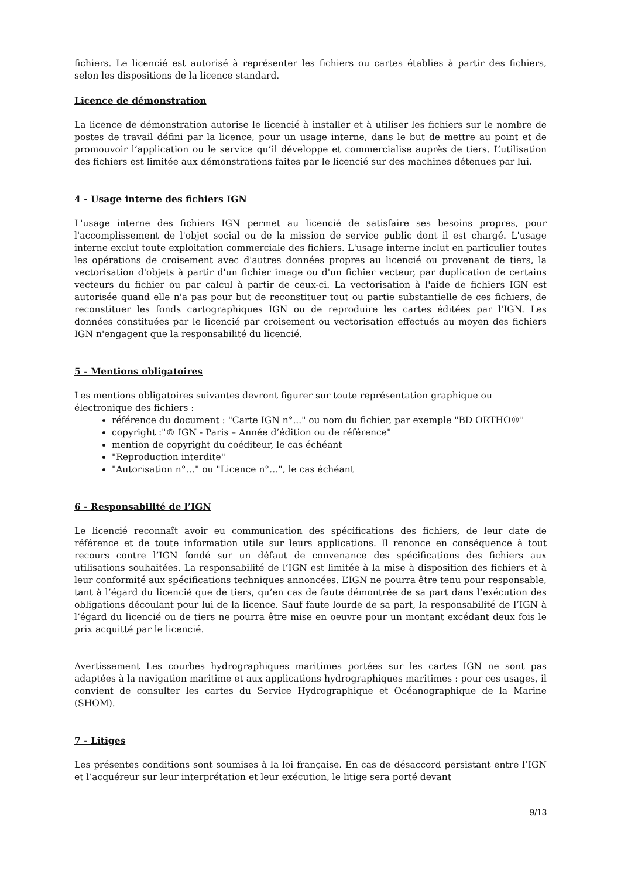fichiers. Le licencié est autorisé à représenter les fichiers ou cartes établies à partir des fichiers, selon les dispositions de la licence standard.
Licence de démonstration
La licence de démonstration autorise le licencié à installer et à utiliser les fichiers sur le nombre de postes de travail défini par la licence, pour un usage interne, dans le but de mettre au point et de promouvoir l’application ou le service qu’il développe et commercialise auprès de tiers. L’utilisation des fichiers est limitée aux démonstrations faites par le licencié sur des machines détenues par lui.
4 - Usage interne des fichiers IGN
L'usage interne des fichiers IGN permet au licencié de satisfaire ses besoins propres, pour l'accomplissement de l'objet social ou de la mission de service public dont il est chargé. L'usage interne exclut toute exploitation commerciale des fichiers. L'usage interne inclut en particulier toutes les opérations de croisement avec d'autres données propres au licencié ou provenant de tiers, la vectorisation d'objets à partir d'un fichier image ou d'un fichier vecteur, par duplication de certains vecteurs du fichier ou par calcul à partir de ceux-ci. La vectorisation à l'aide de fichiers IGN est autorisée quand elle n'a pas pour but de reconstituer tout ou partie substantielle de ces fichiers, de reconstituer les fonds cartographiques IGN ou de reproduire les cartes éditées par l'IGN. Les données constituées par le licencié par croisement ou vectorisation effectués au moyen des fichiers IGN n'engagent que la responsabilité du licencié.
5 - Mentions obligatoires
Les mentions obligatoires suivantes devront figurer sur toute représentation graphique ou électronique des fichiers :
référence du document : "Carte IGN n°..." ou nom du fichier, par exemple "BD ORTHO®"
copyright :"© IGN - Paris – Année d’édition ou de référence"
mention de copyright du coéditeur, le cas échéant
"Reproduction interdite"
"Autorisation n°…" ou "Licence n°…", le cas échéant
6 - Responsabilité de l’IGN
Le licencié reconnaît avoir eu communication des spécifications des fichiers, de leur date de référence et de toute information utile sur leurs applications. Il renonce en conséquence à tout recours contre l’IGN fondé sur un défaut de convenance des spécifications des fichiers aux utilisations souhaitées. La responsabilité de l’IGN est limitée à la mise à disposition des fichiers et à leur conformité aux spécifications techniques annoncées. L’IGN ne pourra être tenu pour responsable, tant à l’égard du licencié que de tiers, qu’en cas de faute démontrée de sa part dans l’exécution des obligations découlant pour lui de la licence. Sauf faute lourde de sa part, la responsabilité de l’IGN à l’égard du licencié ou de tiers ne pourra être mise en oeuvre pour un montant excédant deux fois le prix acquitté par le licencié.
Avertissement Les courbes hydrographiques maritimes portées sur les cartes IGN ne sont pas adaptées à la navigation maritime et aux applications hydrographiques maritimes : pour ces usages, il convient de consulter les cartes du Service Hydrographique et Océanographique de la Marine (SHOM).
7 - Litiges
Les présentes conditions sont soumises à la loi française. En cas de désaccord persistant entre l’IGN et l’acquéreur sur leur interprétation et leur exécution, le litige sera porté devant
9/13